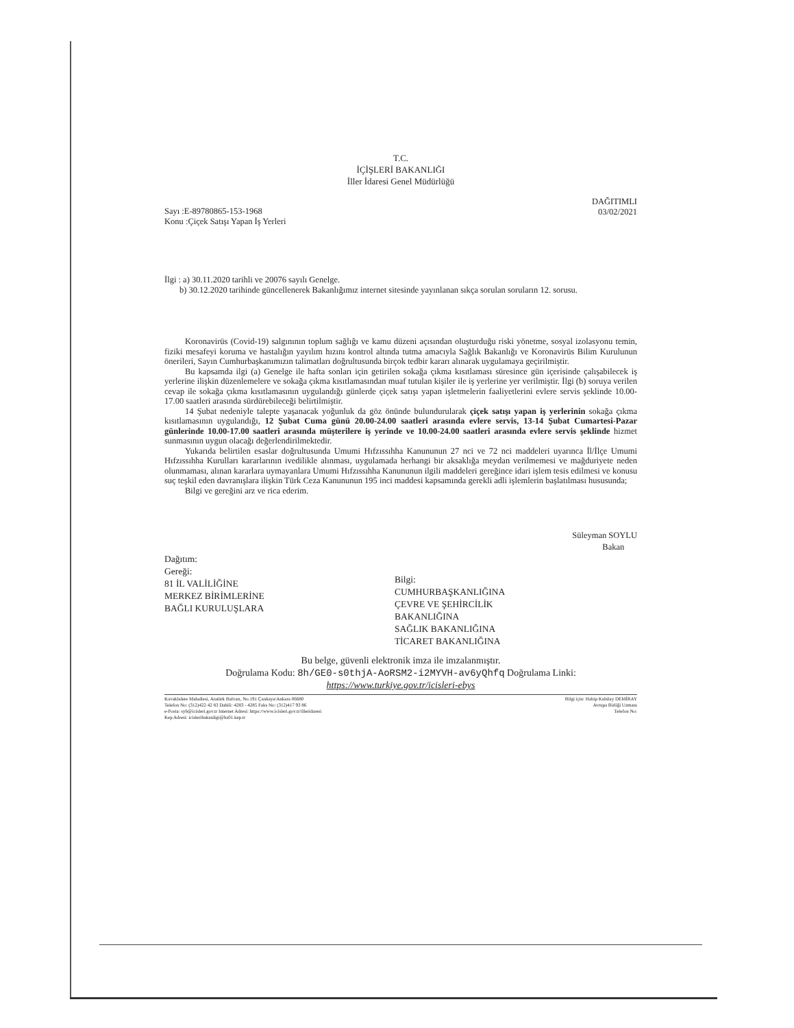T.C.
İÇİŞLERİ BAKANLIĞI
İller İdaresi Genel Müdürlüğü
Sayı :E-89780865-153-1968
Konu :Çiçek Satışı Yapan İş Yerleri
DAĞITIMLI
03/02/2021
İlgi : a) 30.11.2020 tarihli ve 20076 sayılı Genelge.
b) 30.12.2020 tarihinde güncellenerek Bakanlığımız internet sitesinde yayınlanan sıkça sorulan soruların 12. sorusu.
Koronavirüs (Covid-19) salgınının toplum sağlığı ve kamu düzeni açısından oluşturduğu riski yönetme, sosyal izolasyonu temin, fiziki mesafeyi koruma ve hastalığın yayılım hızını kontrol altında tutma amacıyla Sağlık Bakanlığı ve Koronavirüs Bilim Kurulunun önerileri, Sayın Cumhurbaşkanımızın talimatları doğrultusunda birçok tedbir kararı alınarak uygulamaya geçirilmiştir.
Bu kapsamda ilgi (a) Genelge ile hafta sonları için getirilen sokağa çıkma kısıtlaması süresince gün içerisinde çalışabilecek iş yerlerine ilişkin düzenlemelere ve sokağa çıkma kısıtlamasından muaf tutulan kişiler ile iş yerlerine yer verilmiştir. İlgi (b) soruya verilen cevap ile sokağa çıkma kısıtlamasının uygulandığı günlerde çiçek satışı yapan işletmelerin faaliyetlerini evlere servis şeklinde 10.00-17.00 saatleri arasında sürdürebileceği belirtilmiştir.
14 Şubat nedeniyle talepte yaşanacak yoğunluk da göz önünde bulundurularak çiçek satışı yapan iş yerlerinin sokağa çıkma kısıtlamasının uygulandığı, 12 Şubat Cuma günü 20.00-24.00 saatleri arasında evlere servis, 13-14 Şubat Cumartesi-Pazar günlerinde 10.00-17.00 saatleri arasında müşterilere iş yerinde ve 10.00-24.00 saatleri arasında evlere servis şeklinde hizmet sunmasının uygun olacağı değerlendirilmektedir.
Yukarıda belirtilen esaslar doğrultusunda Umumi Hıfzıssıhha Kanununun 27 nci ve 72 nci maddeleri uyarınca İl/İlçe Umumi Hıfzıssıhha Kurulları kararlarının ivedilikle alınması, uygulamada herhangi bir aksaklığa meydan verilmemesi ve mağduriyete neden olunmaması, alınan kararlara uymayanlara Umumi Hıfzıssıhha Kanununun ilgili maddeleri gereğince idari işlem tesis edilmesi ve konusu suç teşkil eden davranışlara ilişkin Türk Ceza Kanununun 195 inci maddesi kapsamında gerekli adli işlemlerin başlatılması hususunda;
Bilgi ve gereğini arz ve rica ederim.
Süleyman SOYLU
Bakan
Dağıtım:
Gereği:
81 İL VALİLİĞİNE
MERKEZ BİRİMLERİNE
BAĞLI KURULUŞLARA
Bilgi:
CUMHURBAŞKANLIĞINA
ÇEVRE VE ŞEHİRCİLİK
BAKANLIĞINA
SAĞLIK BAKANLIĞINA
TİCARET BAKANLIĞINA
Bu belge, güvenli elektronik imza ile imzalanmıştır.
Doğrulama Kodu: 8h/GE0-s0thjA-AoRSM2-i2MYVH-av6yQhfq Doğrulama Linki:
https://www.turkiye.gov.tr/icisleri-ebys
Kavaklıdere Mahallesi, Atatürk Bulvarı, No.191 Çankaya/Ankara 06680
Telefon No: (312)422 42 83 Dahili: 4283 - 4285 Faks No: (312)417 93 86
e-Posta: syb@icisleri.gov.tr Internet Adresi: https://www.icisleri.gov.tr/illeridaresi
Kep Adresi: icisleribakanligi@hs01.kep.tr
Bilgi için: Habip Kubilay DEMİRAY
Avrupa Birliği Uzmanı
Telefon No: